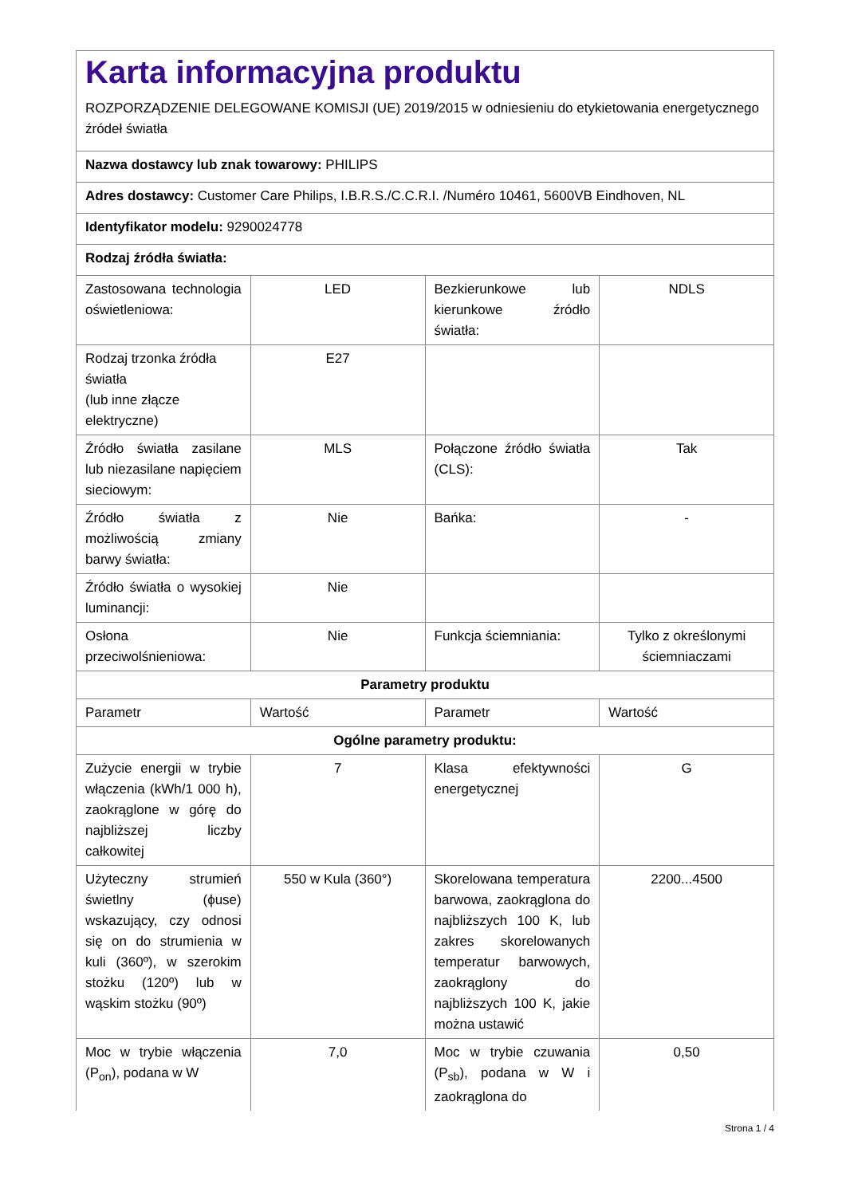Karta informacyjna produktu
ROZPORZĄDZENIE DELEGOWANE KOMISJI (UE) 2019/2015 w odniesieniu do etykietowania energetycznego źródeł światła
| Nazwa dostawcy lub znak towarowy: PHILIPS | | | |
| Adres dostawcy: Customer Care Philips, I.B.R.S./C.C.R.I. /Numéro 10461, 5600VB Eindhoven, NL | | | |
| Identyfikator modelu: 9290024778 | | | |
| Rodzaj źródła światła: | | | |
| Zastosowana technologia oświetleniowa: | LED | Bezkierunkowe lub kierunkowe źródło światła: | NDLS |
| Rodzaj trzonka źródła światła (lub inne złącze elektryczne) | E27 | | |
| Źródło światła zasilane lub niezasilane napięciem sieciowym: | MLS | Połączone źródło światła (CLS): | Tak |
| Źródło światła z możliwością zmiany barwy światła: | Nie | Bańka: | - |
| Źródło światła o wysokiej luminancji: | Nie | | |
| Osłona przeciwolśnieniowa: | Nie | Funkcja ściemniania: | Tylko z określonymi ściemniaczami |
| Parametry produktu | | | |
| Parametr | Wartość | Parametr | Wartość |
| Ogólne parametry produktu: | | | |
| Zużycie energii w trybie włączenia (kWh/1 000 h), zaokrąglone w górę do najbliższej liczby całkowitej | 7 | Klasa efektywności energetycznej | G |
| Użyteczny strumień świetlny (ϕuse) wskazujący, czy odnosi się on do strumienia w kuli (360º), w szerokim stożku (120º) lub w wąskim stożku (90º) | 550 w Kula (360°) | Skorelowana temperatura barwowa, zaokrąglona do najbliższych 100 K, lub zakres skorelowanych temperatur barwowych, zaokrąglony do najbliższych 100 K, jakie można ustawić | 2200...4500 |
| Moc w trybie włączenia (P<sub>on</sub>), podana w W | 7,0 | Moc w trybie czuwania (P<sub>sb</sub>), podana w W i zaokrąglona do | 0,50 |
Strona 1 / 4